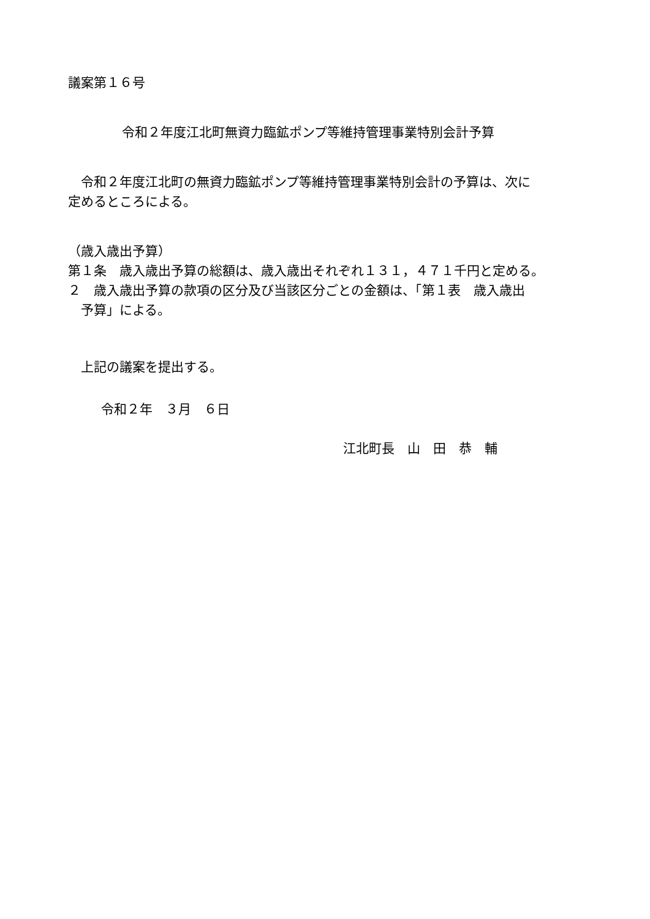議案第１６号
令和２年度江北町無資力臨鉱ポンプ等維持管理事業特別会計予算
　令和２年度江北町の無資力臨鉱ポンプ等維持管理事業特別会計の予算は、次に
定めるところによる。
（歳入歳出予算）
第１条　歳入歳出予算の総額は、歳入歳出それぞれ１３１，４７１千円と定める。
２　歳入歳出予算の款項の区分及び当該区分ごとの金額は、「第１表　歳入歳出
　予算」による。
　上記の議案を提出する。
令和２年　３月　６日
江北町長　山　田　恭　輔